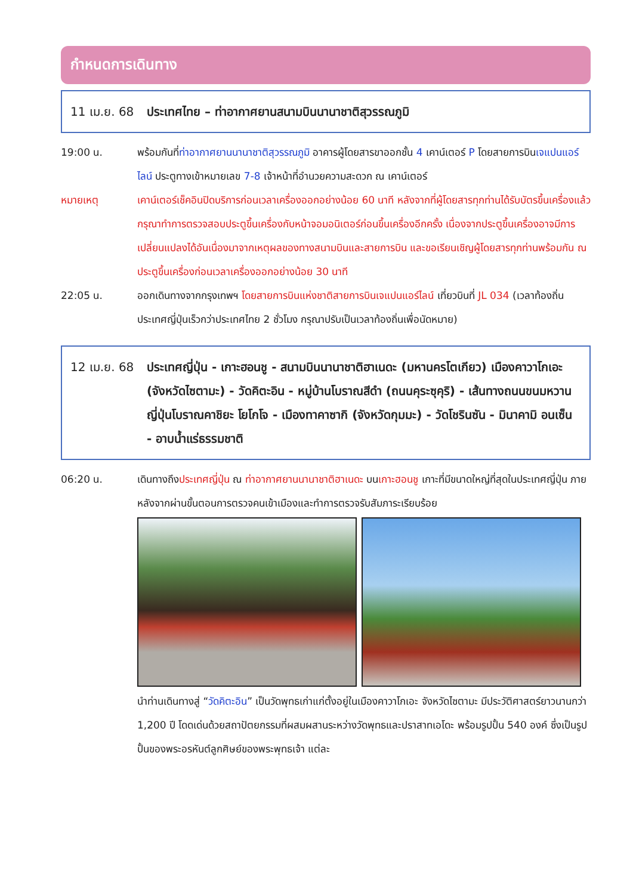กำหนดการเดินทาง
11 เม.ย. 68
ประเทศไทย – ท่าอากาศยานสนามบินนานาชาติสุวรรณภูมิ
19:00 น. พร้อมกันที่ท่าอากาศยานนานาชาติสุวรรณภูมิ อาคารผู้โดยสารขาออกชั้น 4 เคาน์เตอร์ P โดยสายการบินเจแปนแอร์ไลน์ ประตูทางเข้าหมายเลข 7-8 เจ้าหน้าที่อำนวยความสะดวก ณ เคาน์เตอร์
หมายเหตุ เคาน์เตอร์เช็คอินปิดบริการก่อนเวลาเครื่องออกอย่างน้อย 60 นาที หลังจากที่ผู้โดยสารทุกท่านได้รับบัตรขึ้นเครื่องแล้ว กรุณาทำการตรวจสอบประตูขึ้นเครื่องกับหน้าจอมอนิเตอร์ก่อนขึ้นเครื่องอีกครั้ง เนื่องจากประตูขึ้นเครื่องอาจมีการเปลี่ยนแปลงได้อันเนื่องมาจากเหตุผลของทางสนามบินและสายการบิน และขอเรียนเชิญผู้โดยสารทุกท่านพร้อมกัน ณ ประตูขึ้นเครื่องก่อนเวลาเครื่องออกอย่างน้อย 30 นาที
22:05 น. ออกเดินทางจากกรุงเทพฯ โดยสายการบินแห่งชาติสายการบินเจแปนแอร์ไลน์ เที่ยวบินที่ JL 034 (เวลาท้องถิ่นประเทศญี่ปุ่นเร็วกว่าประเทศไทย 2 ชั่วโมง กรุณาปรับเป็นเวลาท้องถิ่นเพื่อนัดหมาย)
12 เม.ย. 68
ประเทศญี่ปุ่น - เกาะฮอนชู - สนามบินนานาชาติฮาเนดะ (มหานครโตเกียว) เมืองคาวาโกเอะ (จังหวัดไซตามะ) - วัดคิตะอิน - หมู่บ้านโบราณสีดำ (ถนนคุระซุคุริ) - เส้นทางถนนขนมหวานญี่ปุ่นโบราณคาชิยะ โยโกโจ - เมืองทาคาซากิ (จังหวัดกุมมะ) - วัดโชรินซัน - มินาคามิ อนเซ็น - อาบน้ำแร่ธรรมชาติ
06:20 น. เดินทางถึงประเทศญี่ปุ่น ณ ท่าอากาศยานนานาชาติฮาเนดะ บนเกาะฮอนชู เกาะที่มีขนาดใหญ่ที่สุดในประเทศญี่ปุ่น ภายหลังจากผ่านขั้นตอนการตรวจคนเข้าเมืองและทำการตรวจรับสัมภาระเรียบร้อย
นำท่านเดินทางสู่ “วัดคิตะอิน” เป็นวัดพุทธเก่าแก่ตั้งอยู่ในเมืองคาวาโกเอะ จังหวัดไซตามะ มีประวัติศาสตร์ยาวนานกว่า 1,200 ปี โดดเด่นด้วยสถาปัตยกรรมที่ผสมผสานระหว่างวัดพุทธและปราสาทเอโดะ พร้อมรูปปั้น 540 องค์ ซึ่งเป็นรูปปั้นของพระอรหันต์ลูกศิษย์ของพระพุทธเจ้า แต่ละ